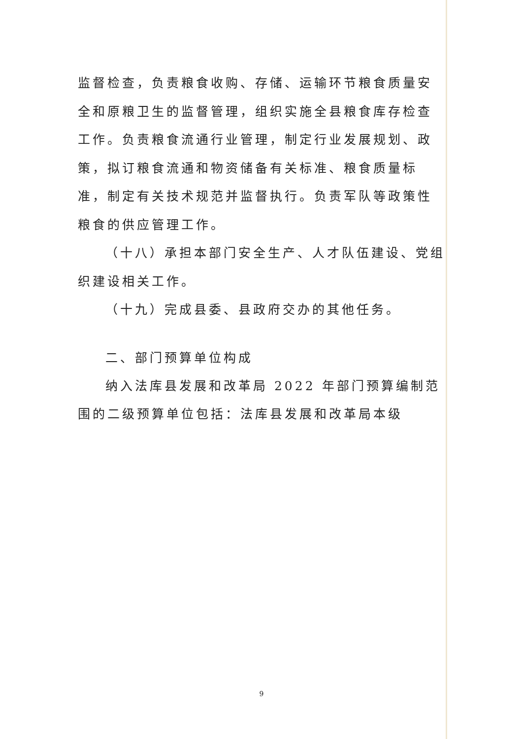监督检查，负责粮食收购、存储、运输环节粮食质量安全和原粮卫生的监督管理，组织实施全县粮食库存检查工作。负责粮食流通行业管理，制定行业发展规划、政策，拟订粮食流通和物资储备有关标准、粮食质量标准，制定有关技术规范并监督执行。负责军队等政策性粮食的供应管理工作。
（十八）承担本部门安全生产、人才队伍建设、党组织建设相关工作。
（十九）完成县委、县政府交办的其他任务。
二、部门预算单位构成
纳入法库县发展和改革局 2022 年部门预算编制范围的二级预算单位包括：法库县发展和改革局本级
9